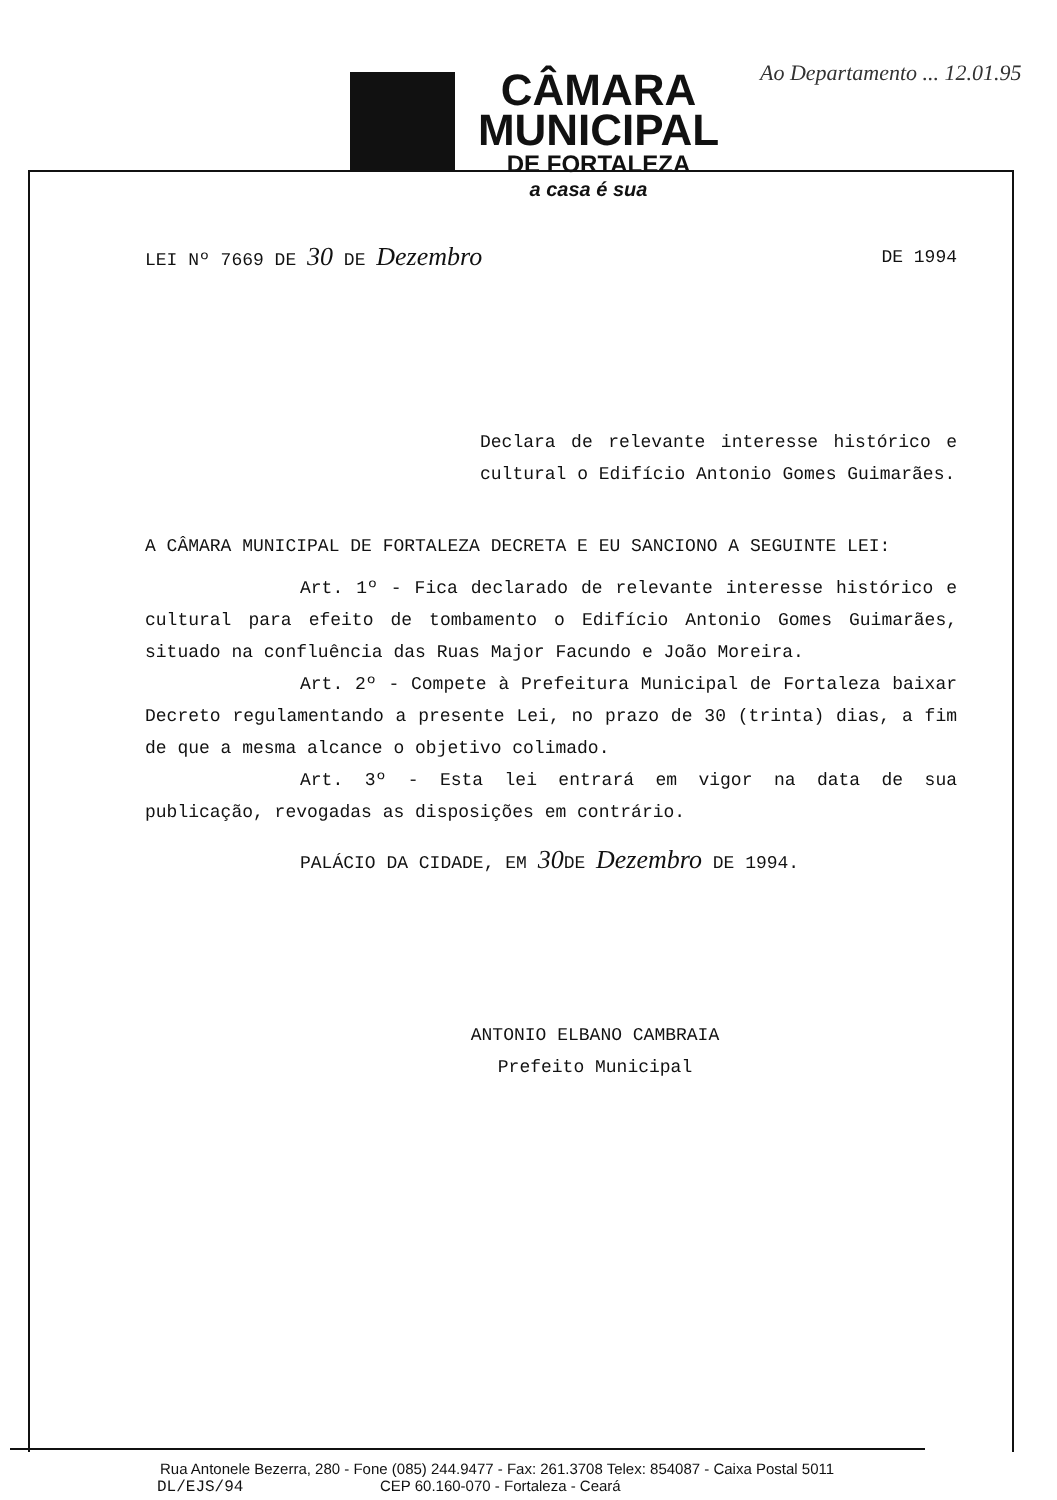CÂMARA
MUNICIPAL
DE FORTALEZA
a casa é sua
Ao Departamento ... 12.01.95
LEI Nº 7669 DE 30 DE Dezembro DE 1994
Declara de relevante interesse histórico e cultural o Edifício Antonio Gomes Guimarães.
A CÂMARA MUNICIPAL DE FORTALEZA DECRETA E EU SANCIONO A SEGUINTE LEI:
Art. 1º - Fica declarado de relevante interesse histórico e cultural para efeito de tombamento o Edifício Antonio Gomes Guimarães, situado na confluência das Ruas Major Facundo e João Moreira.
Art. 2º - Compete à Prefeitura Municipal de Fortaleza baixar Decreto regulamentando a presente Lei, no prazo de 30 (trinta) dias, a fim de que a mesma alcance o objetivo colimado.
Art. 3º - Esta lei entrará em vigor na data de sua publicação, revogadas as disposições em contrário.
PALÁCIO DA CIDADE, EM 30 DE Dezembro DE 1994.
ANTONIO ELBANO CAMBRAIA
Prefeito Municipal
Rua Antonele Bezerra, 280 - Fone (085) 244.9477 - Fax: 261.3708 Telex: 854087 - Caixa Postal 5011
CEP 60.160-070 - Fortaleza - Ceará
DL/EJS/94